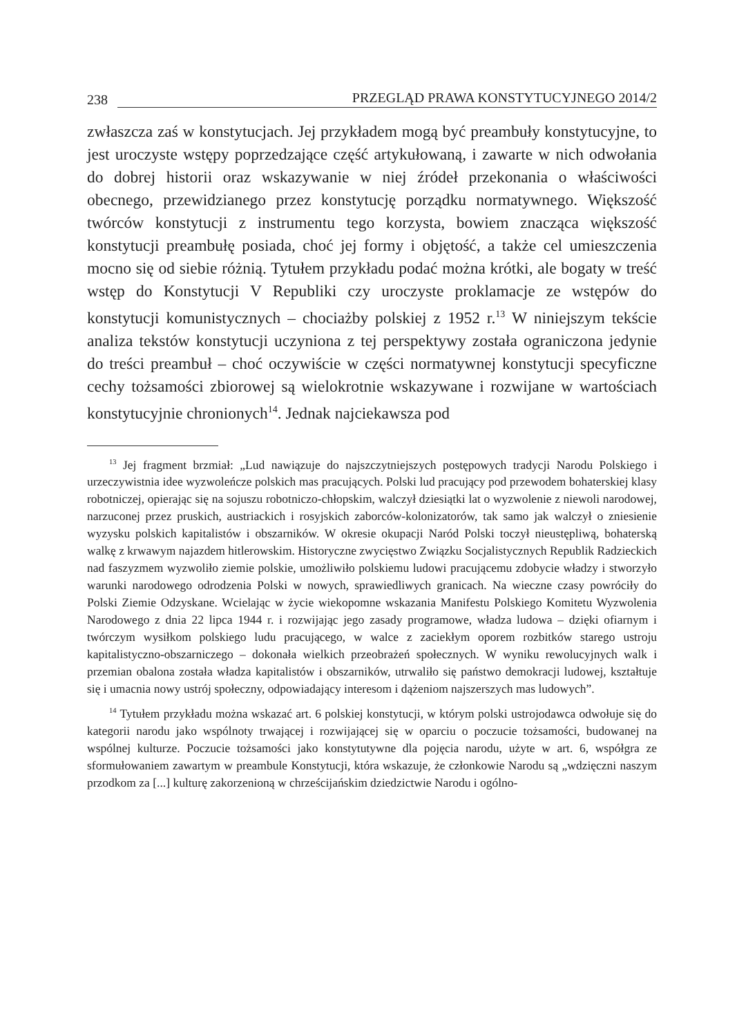238 PRZEGLĄD PRAWA KONSTYTUCYJNEGO 2014/2
zwłaszcza zaś w konstytucjach. Jej przykładem mogą być preambuły konstytucyjne, to jest uroczyste wstępy poprzedzające część artykułowaną, i zawarte w nich odwołania do dobrej historii oraz wskazywanie w niej źródeł przekonania o właściwości obecnego, przewidzianego przez konstytucję porządku normatywnego. Większość twórców konstytucji z instrumentu tego korzysta, bowiem znacząca większość konstytucji preambułę posiada, choć jej formy i objętość, a także cel umieszczenia mocno się od siebie różnią. Tytułem przykładu podać można krótki, ale bogaty w treść wstęp do Konstytucji V Republiki czy uroczyste proklamacje ze wstępów do konstytucji komunistycznych – chociażby polskiej z 1952 r.<sup>13</sup> W niniejszym tekście analiza tekstów konstytucji uczyniona z tej perspektywy została ograniczona jedynie do treści preambuł – choć oczywiście w części normatywnej konstytucji specyficzne cechy tożsamości zbiorowej są wielokrotnie wskazywane i rozwijane w wartościach konstytucyjnie chronionych<sup>14</sup>. Jednak najciekawsza pod
<sup>13</sup> Jej fragment brzmiał: „Lud nawiązuje do najszczytniejszych postępowych tradycji Narodu Polskiego i urzeczywistnia idee wyzwoleńcze polskich mas pracujących. Polski lud pracujący pod przewodem bohaterskiej klasy robotniczej, opierając się na sojuszu robotniczo-chłopskim, walczył dziesiątki lat o wyzwolenie z niewoli narodowej, narzuconej przez pruskich, austriackich i rosyjskich zaborców-kolonizatorów, tak samo jak walczył o zniesienie wyzysku polskich kapitalistów i obszarników. W okresie okupacji Naród Polski toczył nieustępliwą, bohaterską walkę z krwawym najazdem hitlerowskim. Historyczne zwycięstwo Związku Socjalistycznych Republik Radzieckich nad faszyzmem wyzwoliło ziemie polskie, umożliwiło polskiemu ludowi pracującemu zdobycie władzy i stworzyło warunki narodowego odrodzenia Polski w nowych, sprawiedliwych granicach. Na wieczne czasy powróciły do Polski Ziemie Odzyskane. Wcielając w życie wiekopomne wskazania Manifestu Polskiego Komitetu Wyzwolenia Narodowego z dnia 22 lipca 1944 r. i rozwijając jego zasady programowe, władza ludowa – dzięki ofiarnym i twórczym wysiłkom polskiego ludu pracującego, w walce z zaciekłym oporem rozbitków starego ustroju kapitalistyczno-obszarniczego – dokonała wielkich przeobrażeń społecznych. W wyniku rewolucyjnych walk i przemian obalona została władza kapitalistów i obszarników, utrwaliło się państwo demokracji ludowej, kształtuje się i umacnia nowy ustrój społeczny, odpowiadający interesom i dążeniom najszerszych mas ludowych”.
<sup>14</sup> Tytułem przykładu można wskazać art. 6 polskiej konstytucji, w którym polski ustrojodawca odwołuje się do kategorii narodu jako wspólnoty trwającej i rozwijającej się w oparciu o poczucie tożsamości, budowanej na wspólnej kulturze. Poczucie tożsamości jako konstytutywne dla pojęcia narodu, użyte w art. 6, współgra ze sformułowaniem zawartym w preambule Konstytucji, która wskazuje, że członkowie Narodu są „wdzięczni naszym przodkom za [...] kulturę zakorzenioną w chrześcijańskim dziedzictwie Narodu i ogólno-